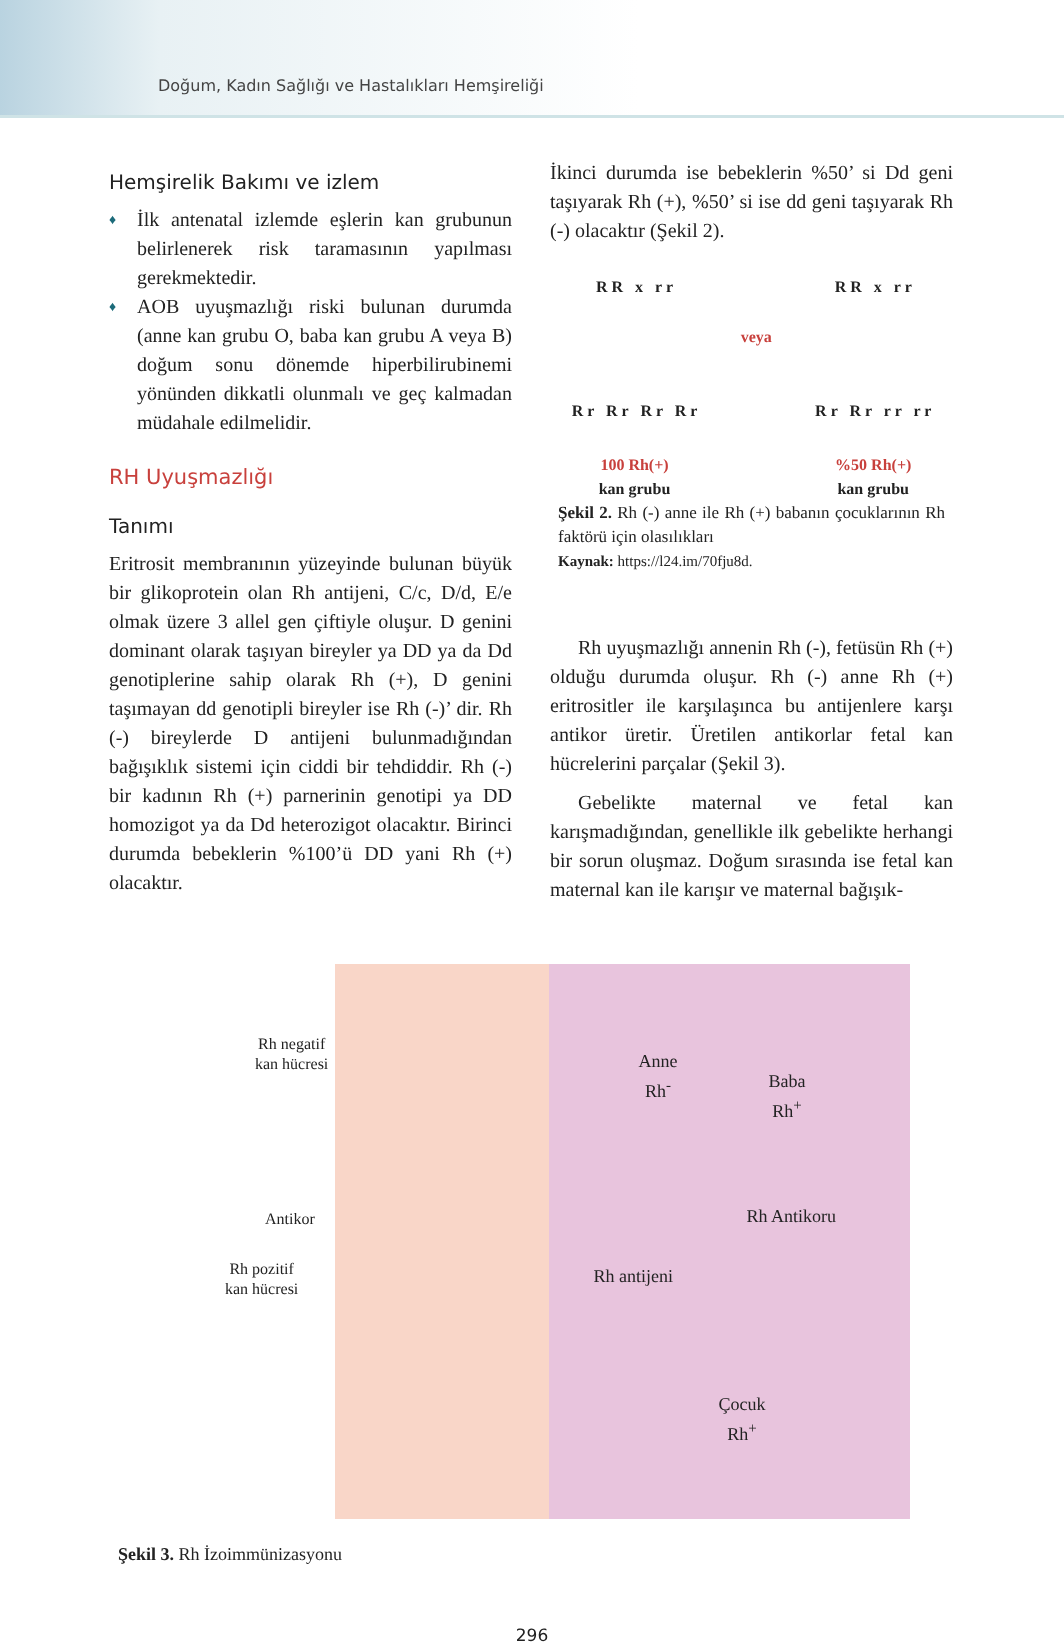Doğum, Kadın Sağlığı ve Hastalıkları Hemşireliği
Hemşirelik Bakımı ve izlem
♦ İlk antenatal izlemde eşlerin kan grubunun belirlenerek risk taramasının yapılması gerekmektedir.
♦ AOB uyuşmazlığı riski bulunan durumda (anne kan grubu O, baba kan grubu A veya B) doğum sonu dönemde hiperbilirubinemi yönünden dikkatli olunmalı ve geç kalmadan müdahale edilmelidir.
RH Uyuşmazlığı
Tanımı
Eritrosit membranının yüzeyinde bulunan büyük bir glikoprotein olan Rh antijeni, C/c, D/d, E/e olmak üzere 3 allel gen çiftiyle oluşur. D genini dominant olarak taşıyan bireyler ya DD ya da Dd genotiplerine sahip olarak Rh (+), D genini taşımayan dd genotipli bireyler ise Rh (-)’ dir. Rh (-) bireylerde D antijeni bulunmadığından bağışıklık sistemi için ciddi bir tehdiddir. Rh (-) bir kadının Rh (+) parnerinin genotipi ya DD homozigot ya da Dd heterozigot olacaktır. Birinci durumda bebeklerin %100’ü DD yani Rh (+) olacaktır.
İkinci durumda ise bebeklerin %50’ si Dd geni taşıyarak Rh (+), %50’ si ise dd geni taşıyarak Rh (-) olacaktır (Şekil 2).
R R x r r
R r R r R r R r
100 Rh(+)
kan grubu
veya
R R x r r
R r R r r r r r
%50 Rh(+)
kan grubu
Şekil 2. Rh (-) anne ile Rh (+) babanın çocuklarının Rh faktörü için olasılıkları
Kaynak: https://l24.im/70fju8d.
Rh uyuşmazlığı annenin Rh (-), fetüsün Rh (+) olduğu durumda oluşur. Rh (-) anne Rh (+) eritrositler ile karşılaşınca bu antijenlere karşı antikor üretir. Üretilen antikorlar fetal kan hücrelerini parçalar (Şekil 3).
Gebelikte maternal ve fetal kan karışmadığından, genellikle ilk gebelikte herhangi bir sorun oluşmaz. Doğum sırasında ise fetal kan maternal kan ile karışır ve maternal bağışık-
Rh negatif
kan hücresi
Antikor
Rh pozitif
kan hücresi
Anne
Rh<sup>-</sup>
Baba
Rh<sup>+</sup>
Rh Antikoru
Rh antijeni
Çocuk
Rh<sup>+</sup>
Şekil 3. Rh İzoimmünizasyonu
296